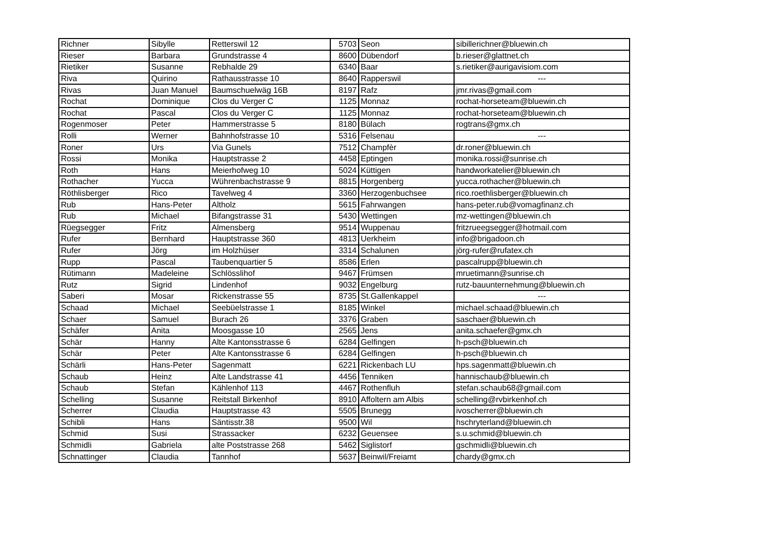| Richner | Sibylle | Retterswil 12 | 5703 | Seon | sibillerichner@bluewin.ch |
| Rieser | Barbara | Grundstrasse 4 | 8600 | Dübendorf | b.rieser@glattnet.ch |
| Rietiker | Susanne | Rebhalde 29 | 6340 | Baar | s.rietiker@aurigavisiom.com |
| Riva | Quirino | Rathausstrasse 10 | 8640 | Rapperswil | --- |
| Rivas | Juan Manuel | Baumschuelwäg 16B | 8197 | Rafz | jmr.rivas@gmail.com |
| Rochat | Dominique | Clos du Verger C | 1125 | Monnaz | rochat-horseteam@bluewin.ch |
| Rochat | Pascal | Clos du Verger C | 1125 | Monnaz | rochat-horseteam@bluewin.ch |
| Rogenmoser | Peter | Hammerstrasse 5 | 8180 | Bülach | rogtrans@gmx.ch |
| Rolli | Werner | Bahnhofstrasse 10 | 5316 | Felsenau | --- |
| Roner | Urs | Via Gunels | 7512 | Champfèr | dr.roner@bluewin.ch |
| Rossi | Monika | Hauptstrasse 2 | 4458 | Eptingen | monika.rossi@sunrise.ch |
| Roth | Hans | Meierhofweg 10 | 5024 | Küttigen | handworkatelier@bluewin.ch |
| Rothacher | Yucca | Wührenbachstrasse 9 | 8815 | Horgenberg | yucca.rothacher@bluewin.ch |
| Röthlisberger | Rico | Tavelweg 4 | 3360 | Herzogenbuchsee | rico.roethlisberger@bluewin.ch |
| Rub | Hans-Peter | Altholz | 5615 | Fahrwangen | hans-peter.rub@vomagfinanz.ch |
| Rub | Michael | Bifangstrasse 31 | 5430 | Wettingen | mz-wettingen@bluewin.ch |
| Rüegsegger | Fritz | Almensberg | 9514 | Wuppenau | fritzrueegsegger@hotmail.com |
| Rufer | Bernhard | Hauptstrasse 360 | 4813 | Uerkheim | info@brigadoon.ch |
| Rufer | Jörg | im Holzhüser | 3314 | Schalunen | jörg-rufer@rufatex.ch |
| Rupp | Pascal | Taubenquartier 5 | 8586 | Erlen | pascalrupp@bluewin.ch |
| Rütimann | Madeleine | Schlösslihof | 9467 | Frümsen | mruetimann@sunrise.ch |
| Rutz | Sigrid | Lindenhof | 9032 | Engelburg | rutz-bauunternehmung@bluewin.ch |
| Saberi | Mosar | Rickenstrasse 55 | 8735 | St.Gallenkappel | --- |
| Schaad | Michael | Seebüelstrasse 1 | 8185 | Winkel | michael.schaad@bluewin.ch |
| Schaer | Samuel | Burach 26 | 3376 | Graben | saschaer@bluewin.ch |
| Schäfer | Anita | Moosgasse 10 | 2565 | Jens | anita.schaefer@gmx.ch |
| Schär | Hanny | Alte Kantonsstrasse 6 | 6284 | Gelfingen | h-psch@bluewin.ch |
| Schär | Peter | Alte Kantonsstrasse 6 | 6284 | Gelfingen | h-psch@bluewin.ch |
| Schärli | Hans-Peter | Sagenmatt | 6221 | Rickenbach LU | hps.sagenmatt@bluewin.ch |
| Schaub | Heinz | Alte Landstrasse 41 | 4456 | Tenniken | hannischaub@bluewin.ch |
| Schaub | Stefan | Kählenhof 113 | 4467 | Rothenfluh | stefan.schaub68@gmail.com |
| Schelling | Susanne | Reitstall Birkenhof | 8910 | Affoltern am Albis | schelling@rvbirkenhof.ch |
| Scherrer | Claudia | Hauptstrasse 43 | 5505 | Brunegg | ivoscherrer@bluewin.ch |
| Schibli | Hans | Säntisstr.38 | 9500 | Wil | hschryterland@bluewin.ch |
| Schmid | Susi | Strassacker | 6232 | Geuensee | s.u.schmid@bluewin.ch |
| Schmidli | Gabriela | alte Poststrasse 268 | 5462 | Siglistorf | gschmidli@bluewin.ch |
| Schnattinger | Claudia | Tannhof | 5637 | Beinwil/Freiamt | chardy@gmx.ch |